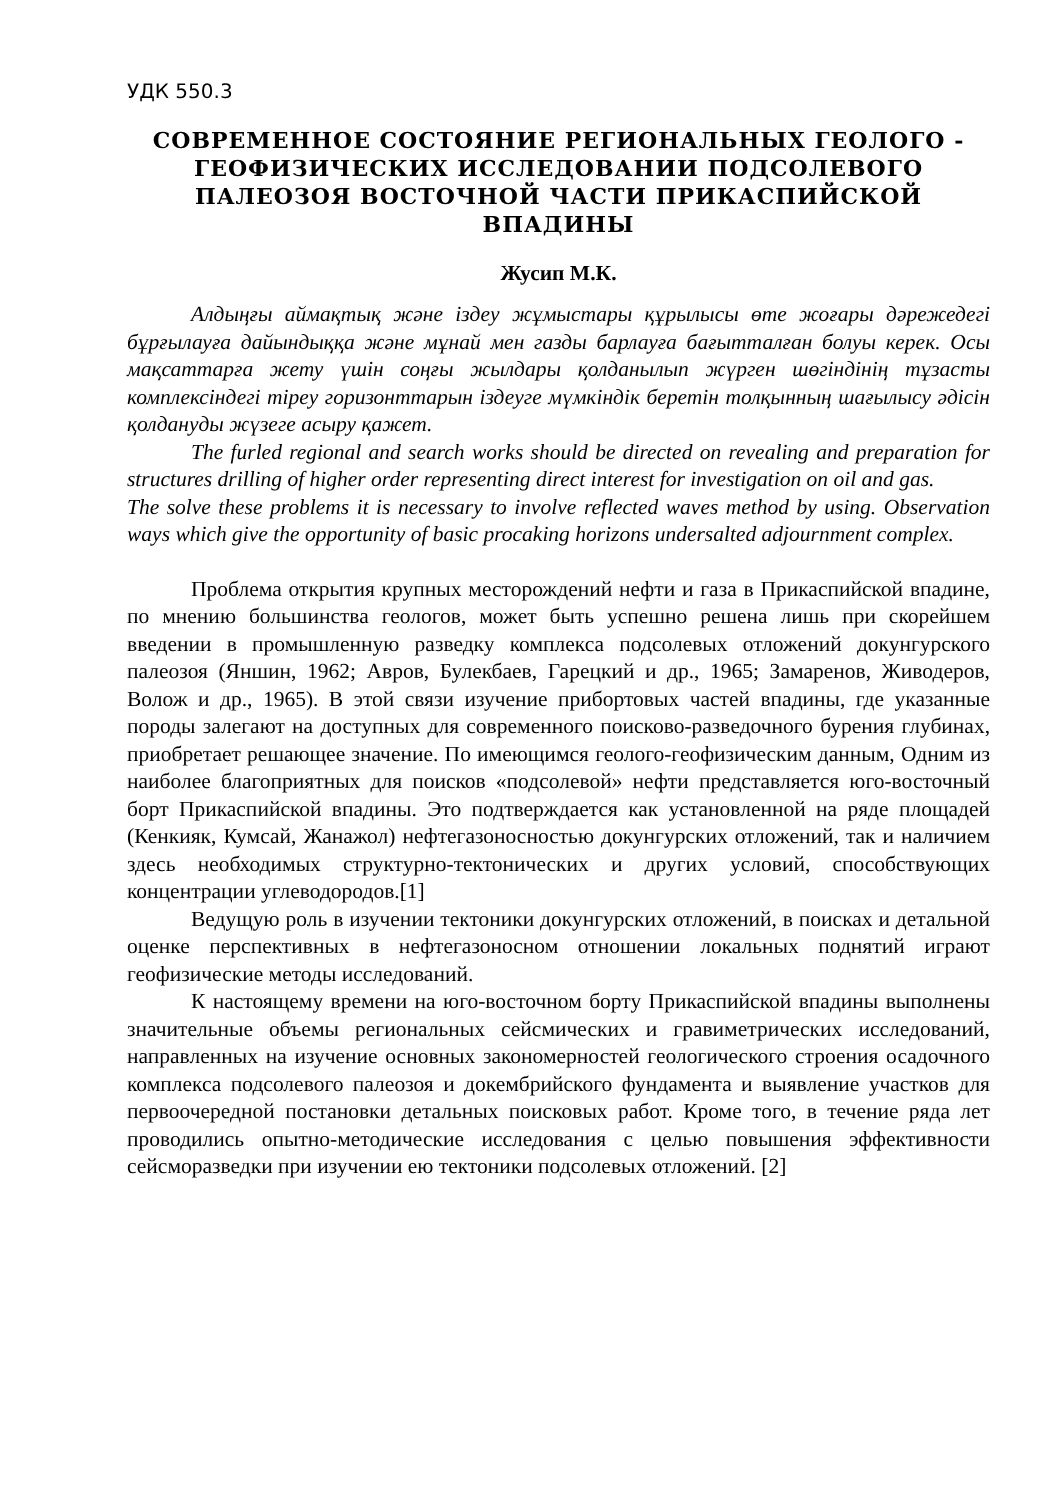УДК 550.3
СОВРЕМЕННОЕ СОСТОЯНИЕ РЕГИОНАЛЬНЫХ ГЕОЛОГО - ГЕОФИЗИЧЕСКИХ ИССЛЕДОВАНИИ ПОДСОЛЕВОГО ПАЛЕОЗОЯ ВОСТОЧНОЙ ЧАСТИ ПРИКАСПИЙСКОЙ ВПАДИНЫ
Жусип М.К.
Алдыңғы аймақтық және іздеу жұмыстары құрылысы өте жоғары дәрежедегі бұрғылауға дайындыққа және мұнай мен газды барлауға бағытталған болуы керек. Осы мақсаттарға жету үшін соңғы жылдары қолданылып жүрген шөгіндінің тұзасты комплексіндегі тіреу горизонттарын іздеуге мүмкіндік беретін толқынның шағылысу әдісін қолдануды жүзеге асыру қажет.
The furled regional and search works should be directed on revealing and preparation for structures drilling of higher order representing direct interest for investigation on oil and gas.
The solve these problems it is necessary to involve reflected waves method by using. Observation ways which give the opportunity of basic procaking horizons undersalted adjournment complex.
Проблема открытия крупных месторождений нефти и газа в Прикаспийской впадине, по мнению большинства геологов, может быть успешно решена лишь при скорейшем введении в промышленную разведку комплекса подсолевых отложений докунгурского палеозоя (Яншин, 1962; Авров, Булекбаев, Гарецкий и др., 1965; Замаренов, Живодеров, Волож и др., 1965). В этой связи изучение прибортовых частей впадины, где указанные породы залегают на доступных для современного поисково-разведочного бурения глубинах, приобретает решающее значение. По имеющимся геолого-геофизическим данным, Одним из наиболее благоприятных для поисков «подсолевой» нефти представляется юго-восточный борт Прикаспийской впадины. Это подтверждается как установленной на ряде площадей (Кенкияк, Кумсай, Жанажол) нефтегазоносностью докунгурских отложений, так и наличием здесь необходимых структурно-тектонических и других условий, способствующих концентрации углеводородов.[1]
Ведущую роль в изучении тектоники докунгурских отложений, в поисках и детальной оценке перспективных в нефтегазоносном отношении локальных поднятий играют геофизические методы исследований.
К настоящему времени на юго-восточном борту Прикаспийской впадины выполнены значительные объемы региональных сейсмических и гравиметрических исследований, направленных на изучение основных закономерностей геологического строения осадочного комплекса подсолевого палеозоя и докембрийского фундамента и выявление участков для первоочередной постановки детальных поисковых работ. Кроме того, в течение ряда лет проводились опытно-методические исследования с целью повышения эффективности сейсморазведки при изучении ею тектоники подсолевых отложений. [2]